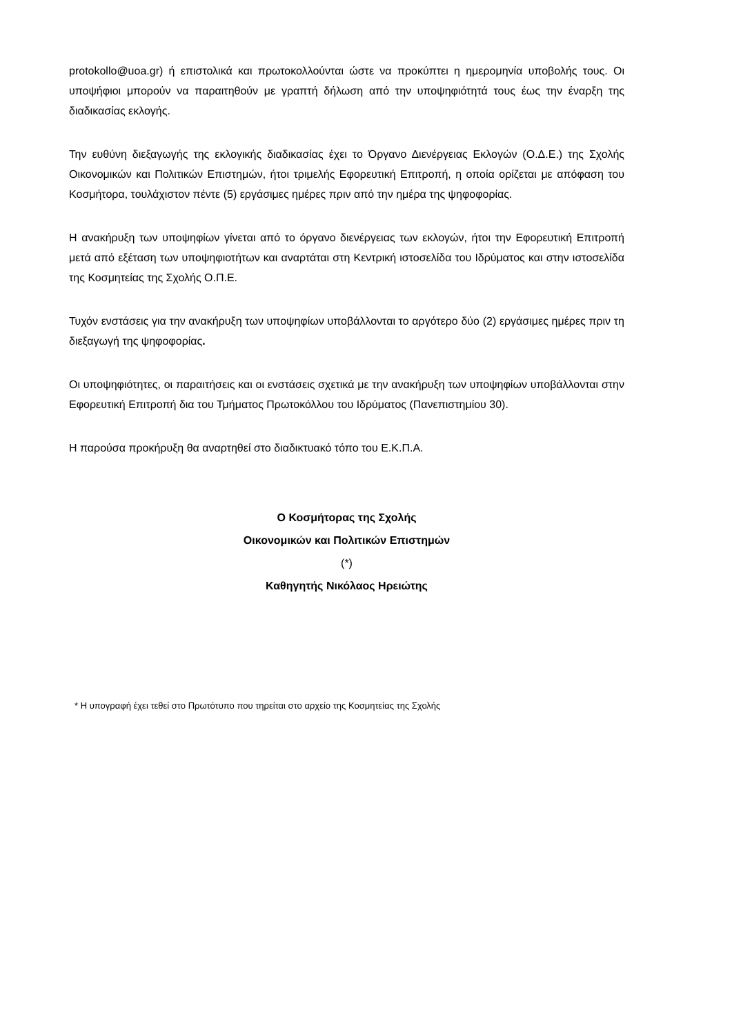protokollo@uoa.gr) ή επιστολικά και πρωτοκολλούνται ώστε να προκύπτει η ημερομηνία υποβολής τους. Οι υποψήφιοι μπορούν να παραιτηθούν με γραπτή δήλωση από την υποψηφιότητά τους έως την έναρξη της διαδικασίας εκλογής.
Την ευθύνη διεξαγωγής της εκλογικής διαδικασίας έχει το Όργανο Διενέργειας Εκλογών (Ο.Δ.Ε.) της Σχολής Οικονομικών και Πολιτικών Επιστημών, ήτοι τριμελής Εφορευτική Επιτροπή, η οποία ορίζεται με απόφαση του Κοσμήτορα, τουλάχιστον πέντε (5) εργάσιμες ημέρες πριν από την ημέρα της ψηφοφορίας.
Η ανακήρυξη των υποψηφίων γίνεται από το όργανο διενέργειας των εκλογών, ήτοι την Εφορευτική Επιτροπή μετά από εξέταση των υποψηφιοτήτων και αναρτάται στη Κεντρική ιστοσελίδα του Ιδρύματος και στην ιστοσελίδα της Κοσμητείας της Σχολής Ο.Π.Ε.
Τυχόν ενστάσεις για την ανακήρυξη των υποψηφίων υποβάλλονται το αργότερο δύο (2) εργάσιμες ημέρες πριν τη διεξαγωγή της ψηφοφορίας.
Οι υποψηφιότητες, οι παραιτήσεις και οι ενστάσεις σχετικά με την ανακήρυξη των υποψηφίων υποβάλλονται στην Εφορευτική Επιτροπή δια του Τμήματος Πρωτοκόλλου του Ιδρύματος (Πανεπιστημίου 30).
Η παρούσα προκήρυξη θα αναρτηθεί στο διαδικτυακό τόπο του Ε.Κ.Π.Α.
Ο Κοσμήτορας της Σχολής
Οικονομικών και Πολιτικών Επιστημών
(*)
Καθηγητής Νικόλαος Ηρειώτης
* Η υπογραφή έχει τεθεί στο Πρωτότυπο που τηρείται στο αρχείο της Κοσμητείας της Σχολής